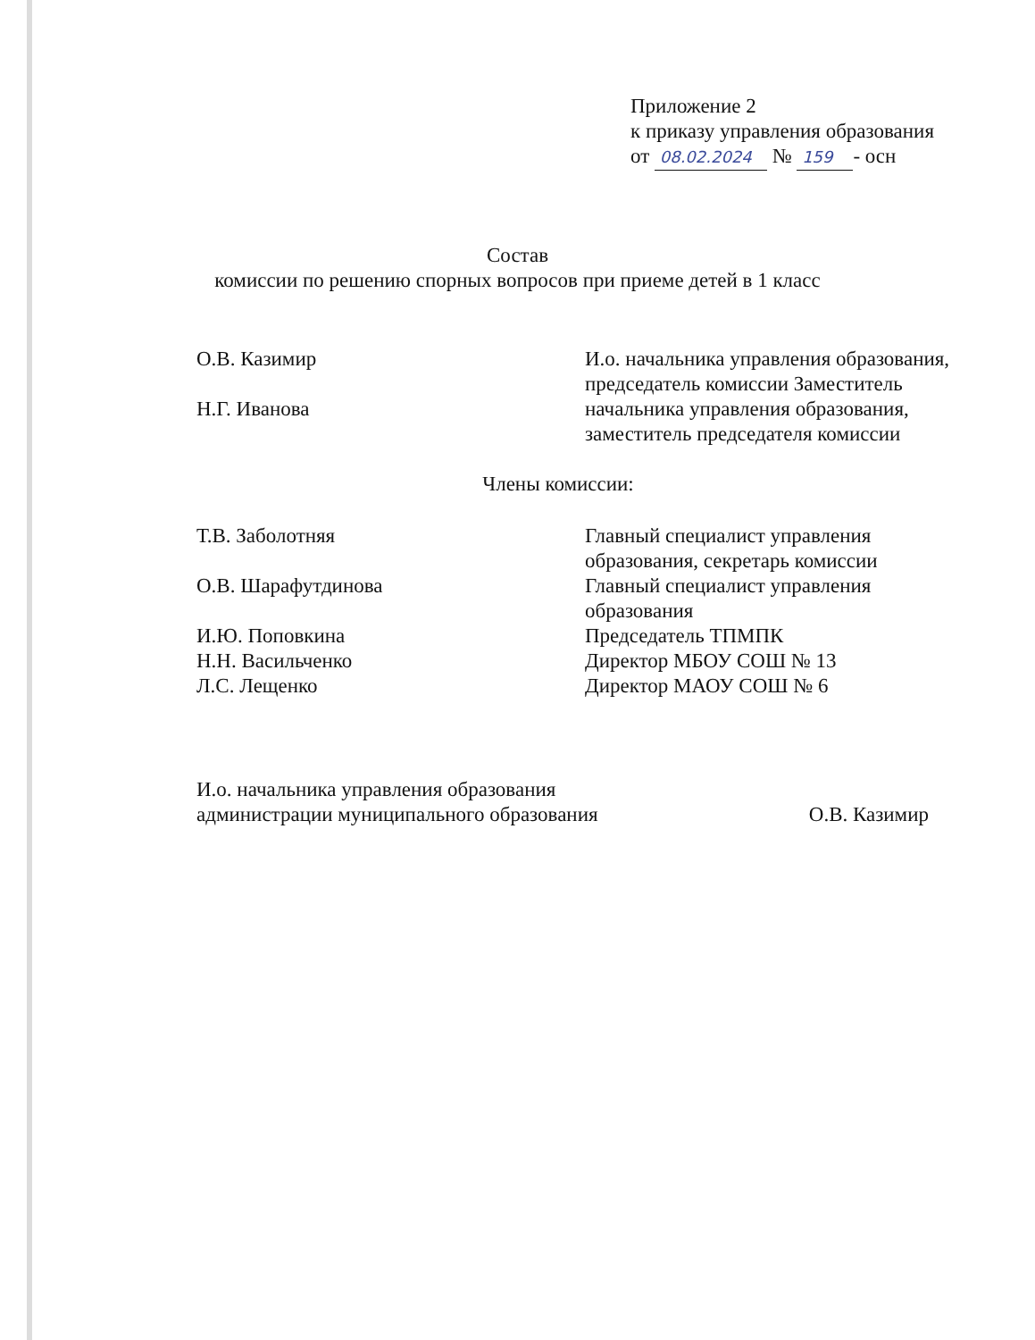Приложение 2
к приказу управления образования
от 08.02.2024 № 159 - осн
Состав
комиссии по решению спорных вопросов при приеме детей в 1 класс
О.В. Казимир
Н.Г. Иванова
И.о. начальника управления образования, председатель комиссии Заместитель начальника управления образования, заместитель председателя комиссии
Члены комиссии:
Т.В. Заболотняя
О.В. Шарафутдинова
И.Ю. Поповкина
Н.Н. Васильченко
Л.С. Лещенко
Главный специалист управления образования, секретарь комиссии Главный специалист управления образования
Председатель ТПМПК
Директор МБОУ СОШ № 13
Директор МАОУ СОШ № 6
И.о. начальника управления образования
администрации муниципального образования
О.В. Казимир